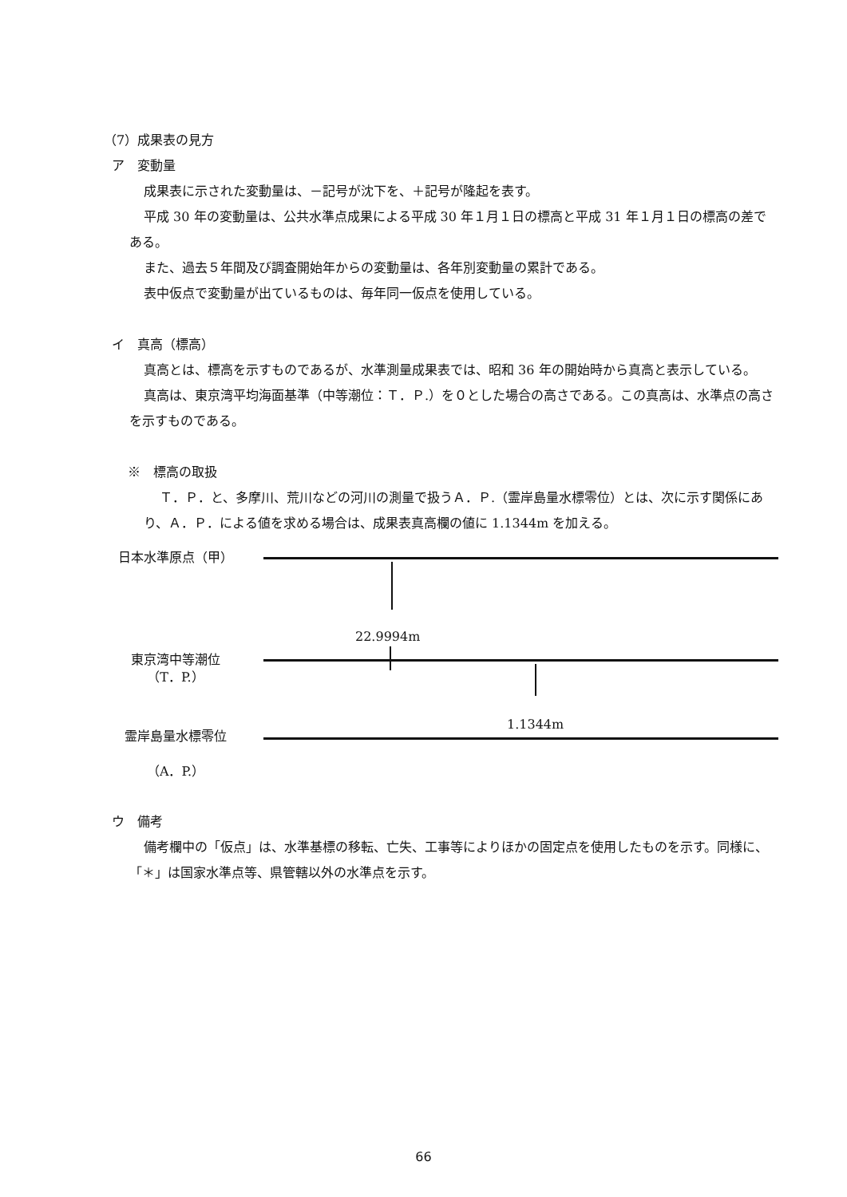（7）成果表の見方
ア　変動量
成果表に示された変動量は、－記号が沈下を、＋記号が隆起を表す。
平成 30 年の変動量は、公共水準点成果による平成 30 年１月１日の標高と平成 31 年１月１日の標高の差である。
また、過去５年間及び調査開始年からの変動量は、各年別変動量の累計である。
表中仮点で変動量が出ているものは、毎年同一仮点を使用している。
イ　真高（標高）
真高とは、標高を示すものであるが、水準測量成果表では、昭和 36 年の開始時から真高と表示している。
真高は、東京湾平均海面基準（中等潮位：Ｔ．Ｐ.）を０とした場合の高さである。この真高は、水準点の高さを示すものである。
※　標高の取扱
Ｔ．Ｐ．と、多摩川、荒川などの河川の測量で扱うＡ．Ｐ.（霊岸島量水標零位）とは、次に示す関係にあり、Ａ．Ｐ．による値を求める場合は、成果表真高欄の値に 1.1344m を加える。
日本水準原点（甲）
22.9994m
東京湾中等潮位
（T．P.）
1.1344m
霊岸島量水標零位
（A．P.）
ウ　備考
備考欄中の「仮点」は、水準基標の移転、亡失、工事等によりほかの固定点を使用したものを示す。同様に、「＊」は国家水準点等、県管轄以外の水準点を示す。
66